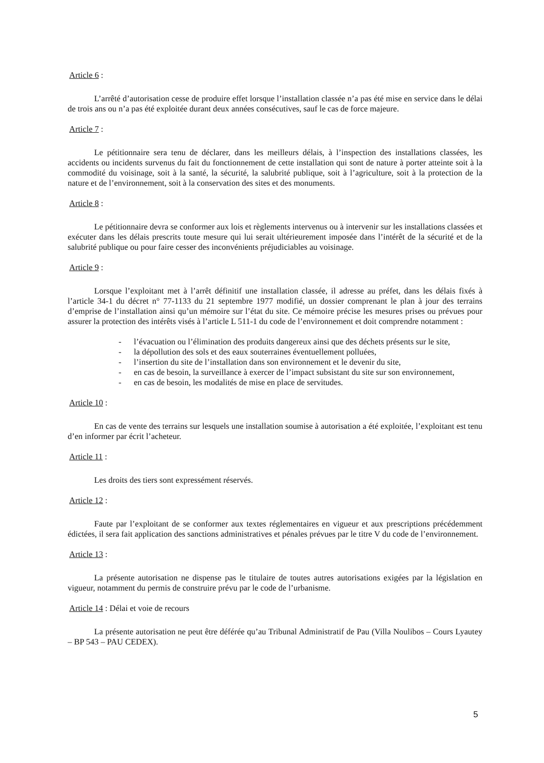Article 6 :
L’arrêté d’autorisation cesse de produire effet lorsque l’installation classée n’a pas été mise en service dans le délai de trois ans ou n’a pas été exploitée durant deux années consécutives, sauf le cas de force majeure.
Article 7 :
Le pétitionnaire sera tenu de déclarer, dans les meilleurs délais, à l’inspection des installations classées, les accidents ou incidents survenus du fait du fonctionnement de cette installation qui sont de nature à porter atteinte soit à la commodité du voisinage, soit à la santé, la sécurité, la salubrité publique, soit à l’agriculture, soit à la protection de la nature et de l’environnement, soit à la conservation des sites et des monuments.
Article 8 :
Le pétitionnaire devra se conformer aux lois et règlements intervenus ou à intervenir sur les installations classées et exécuter dans les délais prescrits toute mesure qui lui serait ultérieurement imposée dans l’intérêt de la sécurité et de la salubrité publique ou pour faire cesser des inconvénients préjudiciables au voisinage.
Article 9 :
Lorsque l’exploitant met à l’arrêt définitif une installation classée, il adresse au préfet, dans les délais fixés à l’article 34-1 du décret n° 77-1133 du 21 septembre 1977 modifié, un dossier comprenant le plan à jour des terrains d’emprise de l’installation ainsi qu’un mémoire sur l’état du site. Ce mémoire précise les mesures prises ou prévues pour assurer la protection des intérêts visés à l’article L 511-1 du code de l’environnement et doit comprendre notamment :
- l’évacuation ou l’élimination des produits dangereux ainsi que des déchets présents sur le site,
- la dépollution des sols et des eaux souterraines éventuellement polluées,
- l’insertion du site de l’installation dans son environnement et le devenir du site,
- en cas de besoin, la surveillance à exercer de l’impact subsistant du site sur son environnement,
- en cas de besoin, les modalités de mise en place de servitudes.
Article 10 :
En cas de vente des terrains sur lesquels une installation soumise à autorisation a été exploitée, l’exploitant est tenu d’en informer par écrit l’acheteur.
Article 11 :
Les droits des tiers sont expressément réservés.
Article 12 :
Faute par l’exploitant de se conformer aux textes réglementaires en vigueur et aux prescriptions précédemment édictées, il sera fait application des sanctions administratives et pénales prévues par le titre V du code de l’environnement.
Article 13 :
La présente autorisation ne dispense pas le titulaire de toutes autres autorisations exigées par la législation en vigueur, notamment du permis de construire prévu par le code de l’urbanisme.
Article 14 : Délai et voie de recours
La présente autorisation ne peut être déférée qu’au Tribunal Administratif de Pau (Villa Noulibos – Cours Lyautey – BP 543 – PAU CEDEX).
5